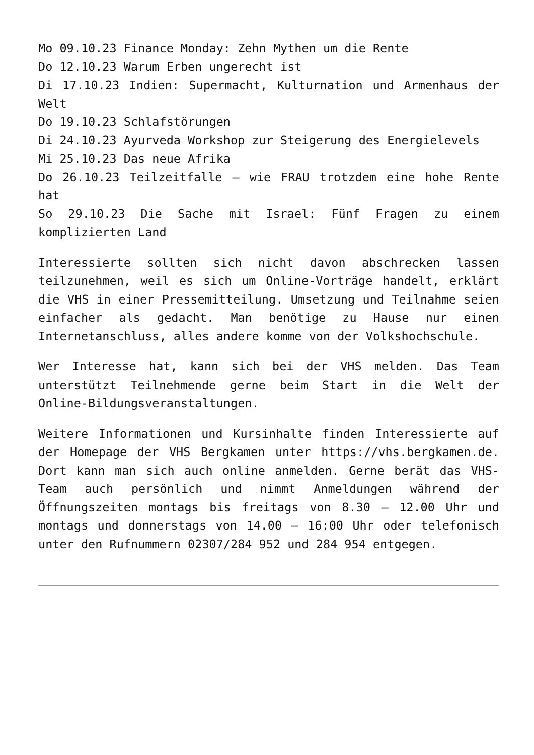Mo 09.10.23 Finance Monday: Zehn Mythen um die Rente
Do 12.10.23 Warum Erben ungerecht ist
Di 17.10.23 Indien: Supermacht, Kulturnation und Armenhaus der Welt
Do 19.10.23 Schlafstörungen
Di 24.10.23 Ayurveda Workshop zur Steigerung des Energielevels
Mi 25.10.23 Das neue Afrika
Do 26.10.23 Teilzeitfalle – wie FRAU trotzdem eine hohe Rente hat
So 29.10.23 Die Sache mit Israel: Fünf Fragen zu einem komplizierten Land
Interessierte sollten sich nicht davon abschrecken lassen teilzunehmen, weil es sich um Online-Vorträge handelt, erklärt die VHS in einer Pressemitteilung. Umsetzung und Teilnahme seien einfacher als gedacht. Man benötige zu Hause nur einen Internetanschluss, alles andere komme von der Volkshochschule.
Wer Interesse hat, kann sich bei der VHS melden. Das Team unterstützt Teilnehmende gerne beim Start in die Welt der Online-Bildungsveranstaltungen.
Weitere Informationen und Kursinhalte finden Interessierte auf der Homepage der VHS Bergkamen unter https://vhs.bergkamen.de. Dort kann man sich auch online anmelden. Gerne berät das VHS-Team auch persönlich und nimmt Anmeldungen während der Öffnungszeiten montags bis freitags von 8.30 – 12.00 Uhr und montags und donnerstags von 14.00 – 16:00 Uhr oder telefonisch unter den Rufnummern 02307/284 952 und 284 954 entgegen.